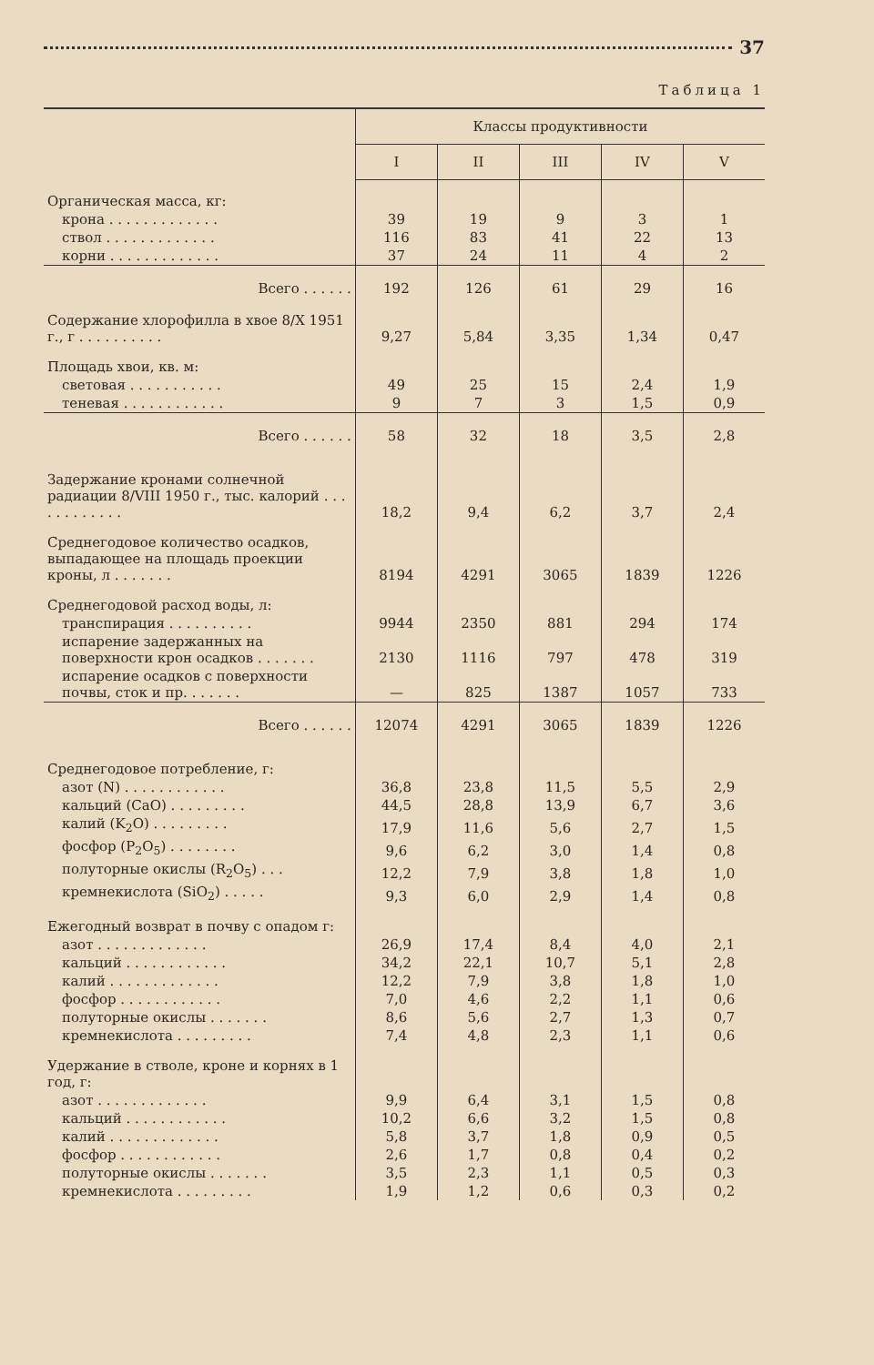37
Таблица 1
| | Классы продуктивности | | | | |
| --- | --- | --- | --- | --- | --- |
| | I | II | III | IV | V |
| Органическая масса, кг: | | | | | |
| крона . . . . . . . . . . . . . | 39 | 19 | 9 | 3 | 1 |
| ствол . . . . . . . . . . . . . | 116 | 83 | 41 | 22 | 13 |
| корни . . . . . . . . . . . . . | 37 | 24 | 11 | 4 | 2 |
| Всего . . . . . . | 192 | 126 | 61 | 29 | 16 |
| Содержание хлорофилла в хвое 8/X 1951 г., г . . . . . . . . . . | 9,27 | 5,84 | 3,35 | 1,34 | 0,47 |
| Площадь хвои, кв. м: | | | | | |
| световая . . . . . . . . . . . | 49 | 25 | 15 | 2,4 | 1,9 |
| теневая . . . . . . . . . . . . | 9 | 7 | 3 | 1,5 | 0,9 |
| Всего . . . . . . | 58 | 32 | 18 | 3,5 | 2,8 |
| Задержание кронами солнечной радиации 8/VIII 1950 г., тыс. калорий . . . . . . . . . . . . | 18,2 | 9,4 | 6,2 | 3,7 | 2,4 |
| Среднегодовое количество осадков, выпадающее на площадь проекции кроны, л . . . . . . . | 8194 | 4291 | 3065 | 1839 | 1226 |
| Среднегодовой расход воды, л: | | | | | |
| транспирация . . . . . . . . . . | 9944 | 2350 | 881 | 294 | 174 |
| испарение задержанных на поверхности крон осадков . . . . . . . | 2130 | 1116 | 797 | 478 | 319 |
| испарение осадков с поверхности почвы, сток и пр. . . . . . . | — | 825 | 1387 | 1057 | 733 |
| Всего . . . . . . | 12074 | 4291 | 3065 | 1839 | 1226 |
| Среднегодовое потребление, г: | | | | | |
| азот (N) . . . . . . . . . . . . | 36,8 | 23,8 | 11,5 | 5,5 | 2,9 |
| кальций (CaO) . . . . . . . . . | 44,5 | 28,8 | 13,9 | 6,7 | 3,6 |
| калий (K<sub>2</sub>O) . . . . . . . . . | 17,9 | 11,6 | 5,6 | 2,7 | 1,5 |
| фосфор (P<sub>2</sub>O<sub>5</sub>) . . . . . . . . | 9,6 | 6,2 | 3,0 | 1,4 | 0,8 |
| полуторные окислы (R<sub>2</sub>O<sub>5</sub>) . . . | 12,2 | 7,9 | 3,8 | 1,8 | 1,0 |
| кремнекислота (SiO<sub>2</sub>) . . . . . | 9,3 | 6,0 | 2,9 | 1,4 | 0,8 |
| Ежегодный возврат в почву с опадом г: | | | | | |
| азот . . . . . . . . . . . . . | 26,9 | 17,4 | 8,4 | 4,0 | 2,1 |
| кальций . . . . . . . . . . . . | 34,2 | 22,1 | 10,7 | 5,1 | 2,8 |
| калий . . . . . . . . . . . . . | 12,2 | 7,9 | 3,8 | 1,8 | 1,0 |
| фосфор . . . . . . . . . . . . | 7,0 | 4,6 | 2,2 | 1,1 | 0,6 |
| полуторные окислы . . . . . . . | 8,6 | 5,6 | 2,7 | 1,3 | 0,7 |
| кремнекислота . . . . . . . . . | 7,4 | 4,8 | 2,3 | 1,1 | 0,6 |
| Удержание в стволе, кроне и корнях в 1 год, г: | | | | | |
| азот . . . . . . . . . . . . . | 9,9 | 6,4 | 3,1 | 1,5 | 0,8 |
| кальций . . . . . . . . . . . . | 10,2 | 6,6 | 3,2 | 1,5 | 0,8 |
| калий . . . . . . . . . . . . . | 5,8 | 3,7 | 1,8 | 0,9 | 0,5 |
| фосфор . . . . . . . . . . . . | 2,6 | 1,7 | 0,8 | 0,4 | 0,2 |
| полуторные окислы . . . . . . . | 3,5 | 2,3 | 1,1 | 0,5 | 0,3 |
| кремнекислота . . . . . . . . . | 1,9 | 1,2 | 0,6 | 0,3 | 0,2 |